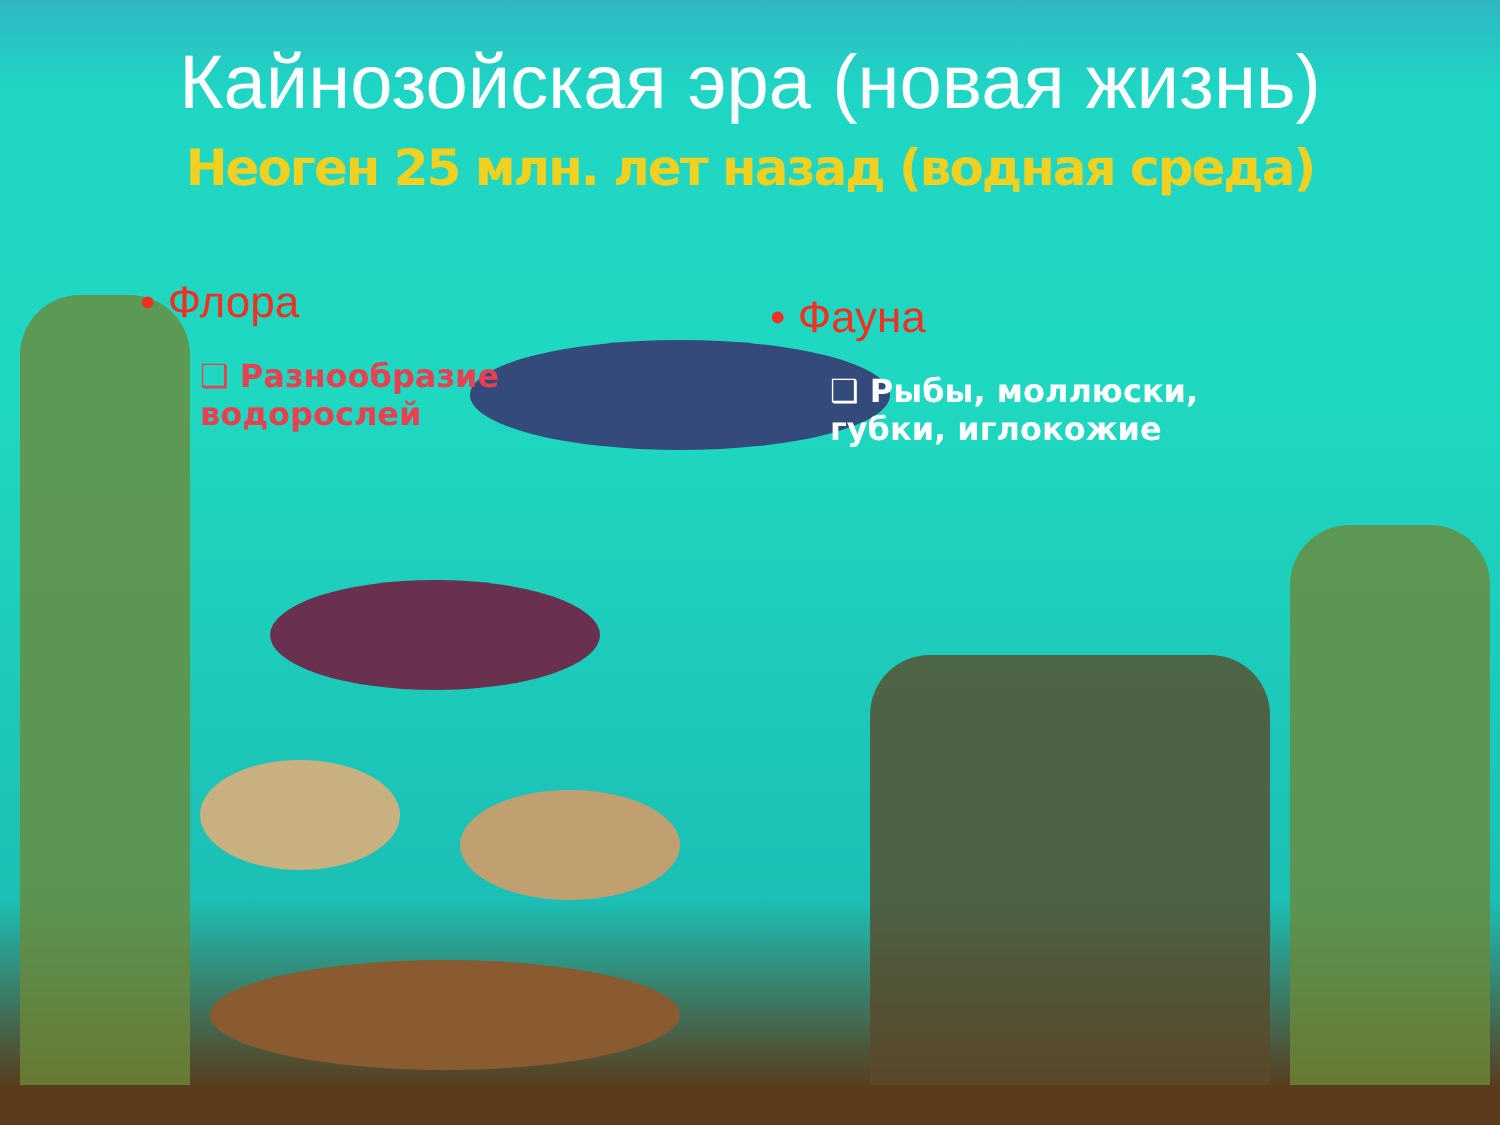Кайнозойская эра (новая жизнь)
Неоген 25 млн. лет назад (водная среда)
• Флора
❑ Разнообразие водорослей
• Фауна
❑ Рыбы, моллюски, губки, иглокожие